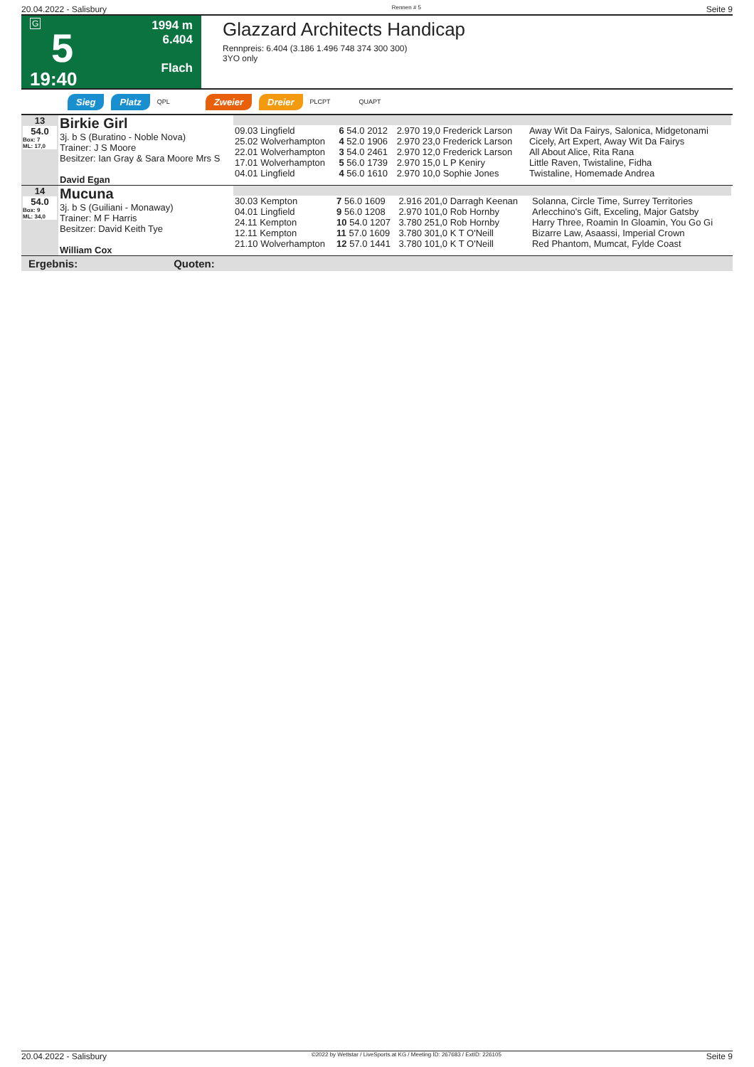20.04.2022 - Salisbury Rennen # 5 Seite 9
G
5
19:40
1994 m
6.404
Flach
Glazzard Architects Handicap
Rennpreis: 6.404 (3.186 1.496 748 374 300 300)
3YO only
Sieg Platz QPL Zweier Dreier PLCPT QUAPT
| 13 54.0 Box: 7 ML: 17,0 | Birkie Girl 3j. b S (Buratino - Noble Nova) Trainer: J S Moore Besitzer: Ian Gray & Sara Moore Mrs S David Egan | / 09.03 Lingfield / 6 54.0 2012 / 2.970 19,0 Frederick Larson / Away Wit Da Fairys, Salonica, Midgetonami / / 25.02 Wolverhampton / 4 52.0 1906 / 2.970 23,0 Frederick Larson / Cicely, Art Expert, Away Wit Da Fairys / / 22.01 Wolverhampton / 3 54.0 2461 / 2.970 12,0 Frederick Larson / All About Alice, Rita Rana / / 17.01 Wolverhampton / 5 56.0 1739 / 2.970 15,0 L P Keniry / Little Raven, Twistaline, Fidha / / 04.01 Lingfield / 4 56.0 1610 / 2.970 10,0 Sophie Jones / Twistaline, Homemade Andrea / |
| 14 54.0 Box: 9 ML: 34,0 | Mucuna 3j. b S (Guiliani - Monaway) Trainer: M F Harris Besitzer: David Keith Tye William Cox | / 30.03 Kempton / 7 56.0 1609 / 2.916 201,0 Darragh Keenan / Solanna, Circle Time, Surrey Territories / / 04.01 Lingfield / 9 56.0 1208 / 2.970 101,0 Rob Hornby / Arlecchino's Gift, Exceling, Major Gatsby / / 24.11 Kempton / 10 54.0 1207 / 3.780 251,0 Rob Hornby / Harry Three, Roamin In Gloamin, You Go Gi / / 12.11 Kempton / 11 57.0 1609 / 3.780 301,0 K T O'Neill / Bizarre Law, Asaassi, Imperial Crown / / 21.10 Wolverhampton / 12 57.0 1441 / 3.780 101,0 K T O'Neill / Red Phantom, Mumcat, Fylde Coast / |
Ergebnis: Quoten:
20.04.2022 - Salisbury ©2022 by Wettstar / LiveSports.at KG / Meeting ID: 267683 / ExtID: 226105 Seite 9